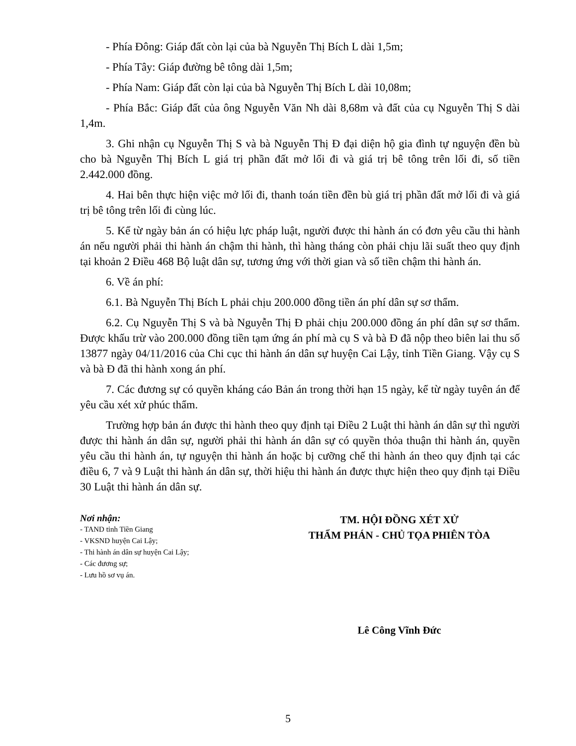- Phía Đông: Giáp đất còn lại của bà Nguyễn Thị Bích L dài 1,5m;
- Phía Tây: Giáp đường bê tông dài 1,5m;
- Phía Nam: Giáp đất còn lại của bà Nguyễn Thị Bích L dài 10,08m;
- Phía Bắc: Giáp đất của ông Nguyễn Văn Nh dài 8,68m và đất của cụ Nguyễn Thị S dài 1,4m.
3. Ghi nhận cụ Nguyễn Thị S và bà Nguyễn Thị Đ đại diện hộ gia đình tự nguyện đền bù cho bà Nguyễn Thị Bích L giá trị phần đất mở lối đi và giá trị bê tông trên lối đi, số tiền 2.442.000 đồng.
4. Hai bên thực hiện việc mở lối đi, thanh toán tiền đền bù giá trị phần đất mở lối đi và giá trị bê tông trên lối đi cùng lúc.
5. Kể từ ngày bản án có hiệu lực pháp luật, người được thi hành án có đơn yêu cầu thi hành án nếu người phải thi hành án chậm thi hành, thì hàng tháng còn phải chịu lãi suất theo quy định tại khoản 2 Điều 468 Bộ luật dân sự, tương ứng với thời gian và số tiền chậm thi hành án.
6. Về án phí:
6.1. Bà Nguyễn Thị Bích L phải chịu 200.000 đồng tiền án phí dân sự sơ thẩm.
6.2. Cụ Nguyễn Thị S và bà Nguyễn Thị Đ phải chịu 200.000 đồng án phí dân sự sơ thẩm. Được khấu trừ vào 200.000 đồng tiền tạm ứng án phí mà cụ S và bà Đ đã nộp theo biên lai thu số 13877 ngày 04/11/2016 của Chi cục thi hành án dân sự huyện Cai Lậy, tỉnh Tiền Giang. Vậy cụ S và bà Đ đã thi hành xong án phí.
7. Các đương sự có quyền kháng cáo Bản án trong thời hạn 15 ngày, kể từ ngày tuyên án để yêu cầu xét xử phúc thẩm.
Trường hợp bản án được thi hành theo quy định tại Điều 2 Luật thi hành án dân sự thì người được thi hành án dân sự, người phải thi hành án dân sự có quyền thỏa thuận thi hành án, quyền yêu cầu thi hành án, tự nguyện thi hành án hoặc bị cưỡng chế thi hành án theo quy định tại các điều 6, 7 và 9 Luật thi hành án dân sự, thời hiệu thi hành án được thực hiện theo quy định tại Điều 30 Luật thi hành án dân sự.
Nơi nhận:
- TAND tỉnh Tiền Giang
- VKSND huyện Cai Lậy;
- Thi hành án dân sự huyện Cai Lậy;
- Các đương sự;
- Lưu hồ sơ vụ án.
TM. HỘI ĐỒNG XÉT XỬ
THẨM PHÁN - CHỦ TỌA PHIÊN TÒA
Lê Công Vĩnh Đức
5